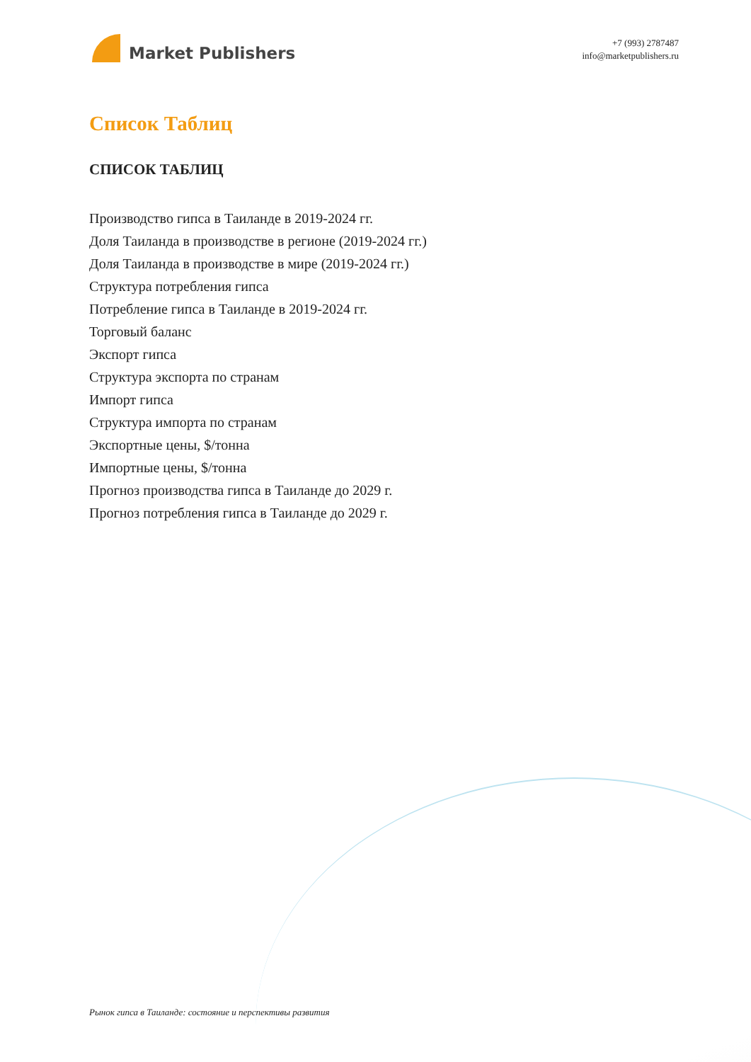Market Publishers
+7 (993) 2787487
info@marketpublishers.ru
Список Таблиц
СПИСОК ТАБЛИЦ
Производство гипса в Таиланде в 2019-2024 гг.
Доля Таиланда в производстве в регионе (2019-2024 гг.)
Доля Таиланда в производстве в мире (2019-2024 гг.)
Структура потребления гипса
Потребление гипса в Таиланде в 2019-2024 гг.
Торговый баланс
Экспорт гипса
Структура экспорта по странам
Импорт гипса
Структура импорта по странам
Экспортные цены, $/тонна
Импортные цены, $/тонна
Прогноз производства гипса в Таиланде до 2029 г.
Прогноз потребления гипса в Таиланде до 2029 г.
Рынок гипса в Таиланде: состояние и перспективы развития